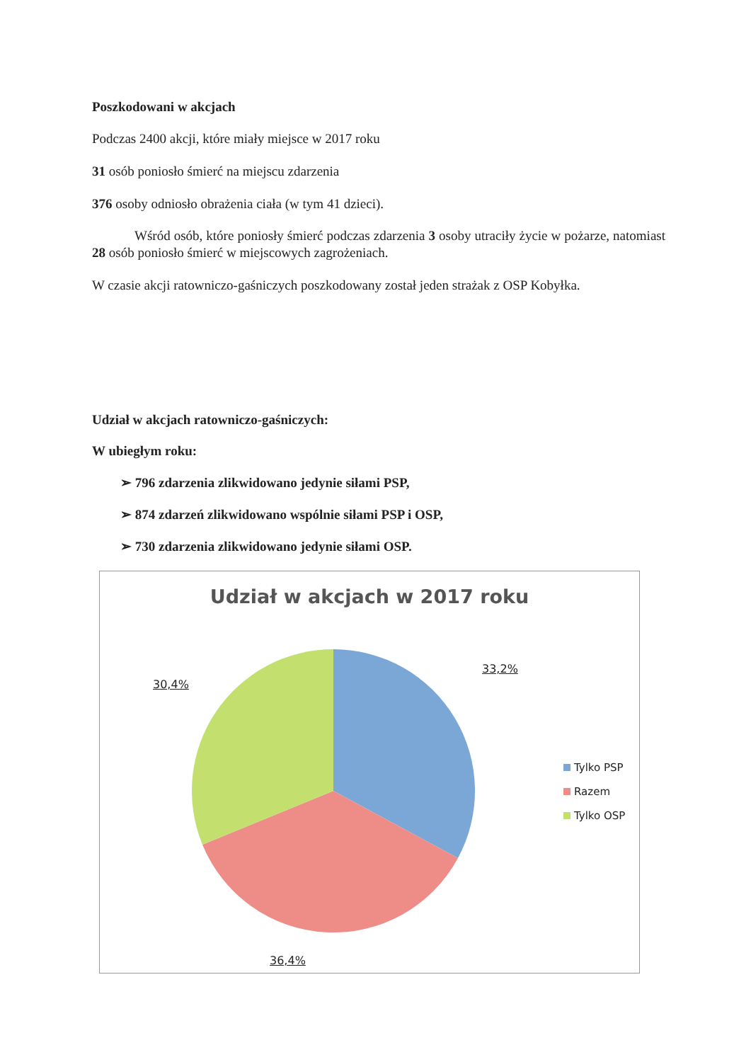Poszkodowani w akcjach
Podczas 2400 akcji, które miały miejsce w 2017 roku
31 osób poniosło śmierć na miejscu zdarzenia
376 osoby odniosło obrażenia ciała (w tym 41 dzieci).
Wśród osób, które poniosły śmierć podczas zdarzenia 3 osoby utraciły życie w pożarze, natomiast 28 osób poniosło śmierć w miejscowych zagrożeniach.
W czasie akcji ratowniczo-gaśniczych poszkodowany został jeden strażak z OSP Kobyłka.
Udział w akcjach ratowniczo-gaśniczych:
W ubiegłym roku:
➢ 796 zdarzenia zlikwidowano jedynie siłami PSP,
➢ 874 zdarzeń zlikwidowano wspólnie siłami PSP i OSP,
➢ 730 zdarzenia zlikwidowano jedynie siłami OSP.
Udział w akcjach w 2017 roku
33,2%
30,4%
36,4%
Tylko PSP
Razem
Tylko OSP